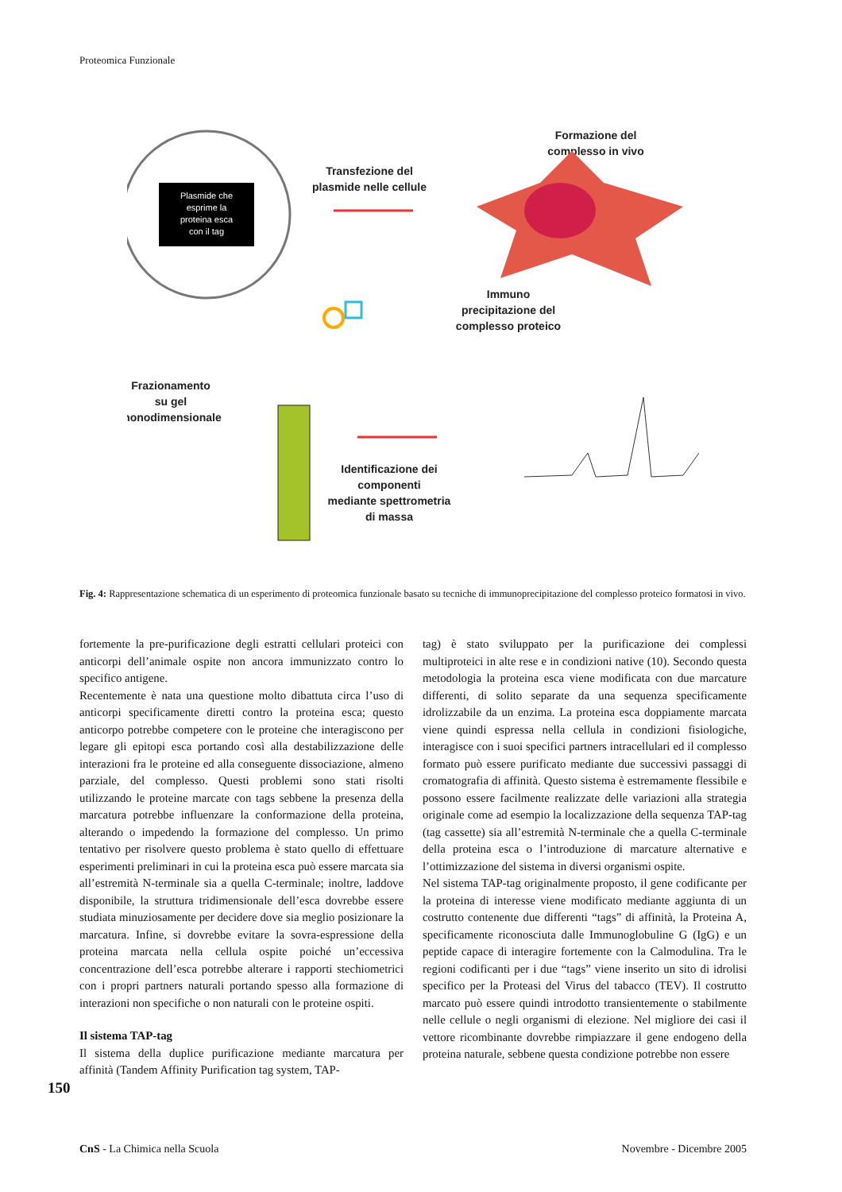Proteomica Funzionale
Plasmide che
esprime la
proteina esca
con il tag
Transfezione del
plasmide nelle cellule
Formazione del
complesso in vivo
Immuno
precipitazione del
complesso proteico
Frazionamento
su gel
monodimensionale
Identificazione dei
componenti
mediante spettrometria
di massa
Fig. 4: Rappresentazione schematica di un esperimento di proteomica funzionale basato su tecniche di immunoprecipitazione del complesso proteico formatosi in vivo.
fortemente la pre-purificazione degli estratti cellulari proteici con anticorpi dell’animale ospite non ancora immunizzato contro lo specifico antigene.
Recentemente è nata una questione molto dibattuta circa l’uso di anticorpi specificamente diretti contro la proteina esca; questo anticorpo potrebbe competere con le proteine che interagiscono per legare gli epitopi esca portando così alla destabilizzazione delle interazioni fra le proteine ed alla conseguente dissociazione, almeno parziale, del complesso. Questi problemi sono stati risolti utilizzando le proteine marcate con tags sebbene la presenza della marcatura potrebbe influenzare la conformazione della proteina, alterando o impedendo la formazione del complesso. Un primo tentativo per risolvere questo problema è stato quello di effettuare esperimenti preliminari in cui la proteina esca può essere marcata sia all’estremità N-terminale sia a quella C-terminale; inoltre, laddove disponibile, la struttura tridimensionale dell’esca dovrebbe essere studiata minuziosamente per decidere dove sia meglio posizionare la marcatura. Infine, si dovrebbe evitare la sovra-espressione della proteina marcata nella cellula ospite poiché un’eccessiva concentrazione dell’esca potrebbe alterare i rapporti stechiometrici con i propri partners naturali portando spesso alla formazione di interazioni non specifiche o non naturali con le proteine ospiti.
Il sistema TAP-tag
Il sistema della duplice purificazione mediante marcatura per affinità (Tandem Affinity Purification tag system, TAP-
tag) è stato sviluppato per la purificazione dei complessi multiproteici in alte rese e in condizioni native (10). Secondo questa metodologia la proteina esca viene modificata con due marcature differenti, di solito separate da una sequenza specificamente idrolizzabile da un enzima. La proteina esca doppiamente marcata viene quindi espressa nella cellula in condizioni fisiologiche, interagisce con i suoi specifici partners intracellulari ed il complesso formato può essere purificato mediante due successivi passaggi di cromatografia di affinità. Questo sistema è estremamente flessibile e possono essere facilmente realizzate delle variazioni alla strategia originale come ad esempio la localizzazione della sequenza TAP-tag (tag cassette) sia all’estremità N-terminale che a quella C-terminale della proteina esca o l’introduzione di marcature alternative e l’ottimizzazione del sistema in diversi organismi ospite.
Nel sistema TAP-tag originalmente proposto, il gene codificante per la proteina di interesse viene modificato mediante aggiunta di un costrutto contenente due differenti “tags” di affinità, la Proteina A, specificamente riconosciuta dalle Immunoglobuline G (IgG) e un peptide capace di interagire fortemente con la Calmodulina. Tra le regioni codificanti per i due “tags” viene inserito un sito di idrolisi specifico per la Proteasi del Virus del tabacco (TEV). Il costrutto marcato può essere quindi introdotto transientemente o stabilmente nelle cellule o negli organismi di elezione. Nel migliore dei casi il vettore ricombinante dovrebbe rimpiazzare il gene endogeno della proteina naturale, sebbene questa condizione potrebbe non essere
150
CnS - La Chimica nella Scuola Novembre - Dicembre 2005